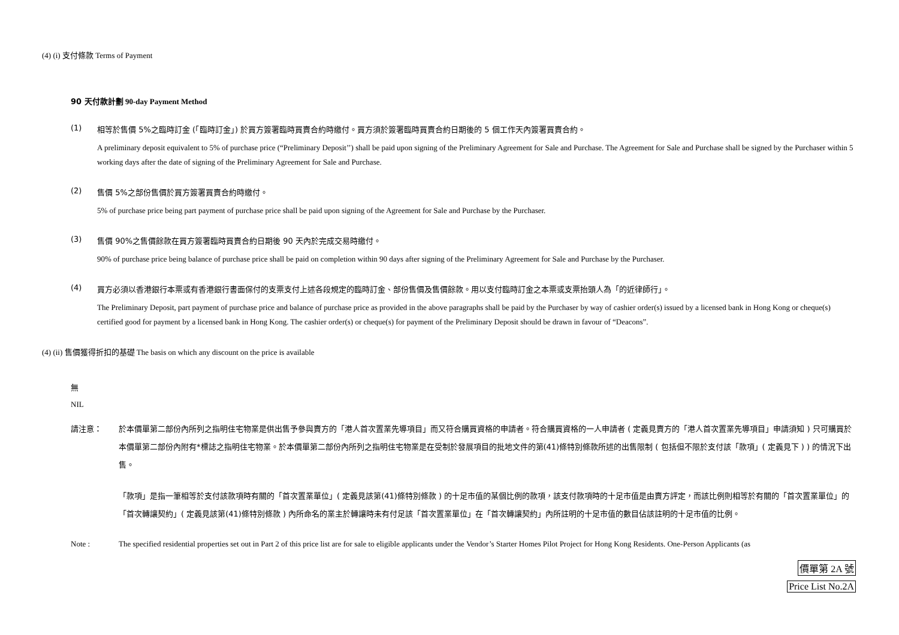(4) (i) 支付條款 Terms of Payment
90 天付款計劃 90-day Payment Method
(1) 相等於售價 5%之臨時訂金 (「臨時訂金」) 於買方簽署臨時買賣合約時繳付。買方須於簽署臨時買賣合約日期後的 5 個工作天內簽署買賣合約。
A preliminary deposit equivalent to 5% of purchase price (“Preliminary Deposit’’) shall be paid upon signing of the Preliminary Agreement for Sale and Purchase. The Agreement for Sale and Purchase shall be signed by the Purchaser within 5 working days after the date of signing of the Preliminary Agreement for Sale and Purchase.
(2) 售價 5%之部份售價於買方簽署買賣合約時繳付。
5% of purchase price being part payment of purchase price shall be paid upon signing of the Agreement for Sale and Purchase by the Purchaser.
(3) 售價 90%之售價餘款在買方簽署臨時買賣合約日期後 90 天內於完成交易時繳付。
90% of purchase price being balance of purchase price shall be paid on completion within 90 days after signing of the Preliminary Agreement for Sale and Purchase by the Purchaser.
(4) 買方必須以香港銀行本票或有香港銀行書面保付的支票支付上述各段規定的臨時訂金、部份售價及售價餘款。用以支付臨時訂金之本票或支票抬頭人為「的近律師行」。
The Preliminary Deposit, part payment of purchase price and balance of purchase price as provided in the above paragraphs shall be paid by the Purchaser by way of cashier order(s) issued by a licensed bank in Hong Kong or cheque(s) certified good for payment by a licensed bank in Hong Kong. The cashier order(s) or cheque(s) for payment of the Preliminary Deposit should be drawn in favour of “Deacons”.
(4) (ii) 售價獲得折扣的基礎 The basis on which any discount on the price is available
無
NIL
請注意： 於本價單第二部份內所列之指明住宅物業是供出售予參與賣方的「港人首次置業先導項目」而又符合購買資格的申請者。符合購買資格的一人申請者 ( 定義見賣方的「港人首次置業先導項目」申請須知 ) 只可購買於本價單第二部份內附有*標誌之指明住宅物業。於本價單第二部份內所列之指明住宅物業是在受制於發展項目的批地文件的第(41)條特別條款所述的出售限制 ( 包括但不限於支付該「款項」( 定義見下 ) ) 的情況下出售。
「款項」是指一筆相等於支付該款項時有關的「首次置業單位」( 定義見該第(41)條特別條款 ) 的十足市值的某個比例的款項，該支付款項時的十足市值是由賣方評定，而該比例則相等於有關的「首次置業單位」的「首次轉讓契約」( 定義見該第(41)條特別條款 ) 內所命名的業主於轉讓時未有付足該「首次置業單位」在「首次轉讓契約」內所註明的十足市值的數目佔該註明的十足市值的比例。
Note : The specified residential properties set out in Part 2 of this price list are for sale to eligible applicants under the Vendor’s Starter Homes Pilot Project for Hong Kong Residents. One-Person Applicants (as
價單第 2A 號
Price List No.2A